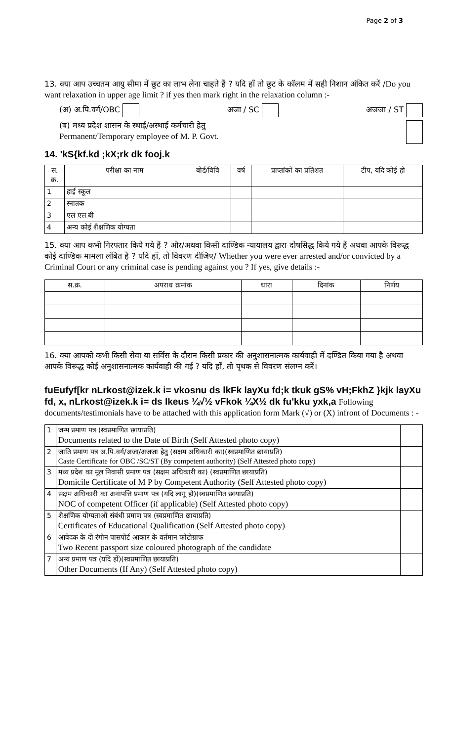Page 2 of 3
13. क्या आप उच्चतम आयु सीमा में छूट का लाभ लेना चाहते हैं ? यदि हाँ तो छूट के कॉलम में सही निशान अंकित करें /Do you want relaxation in upper age limit ? if yes then mark right in the relaxation column :-
(अ) अ.पि.वर्ग/OBC अजा / SC अजजा / ST
(ब) मध्य प्रदेश शासन के स्थाई/अस्थाई कर्मचारी हेतु
Permanent/Temporary employee of M. P. Govt.
14. 'kS{kf.kd ;kX;rk dk fooj.k
| स. क्र. | परीक्षा का नाम | बोर्ड/विवि | वर्ष | प्राप्तांकों का प्रतिशत | टीप, यदि कोई हो |
| --- | --- | --- | --- | --- | --- |
| 1 | हाई स्कूल | | | | |
| 2 | स्नातक | | | | |
| 3 | एल एल बी | | | | |
| 4 | अन्य कोई शैक्षणिक योग्यता | | | | |
15. क्या आप कभी गिरफ्तार किये गये हैं ? और/अथवा किसी दाण्डिक न्यायालय द्वारा दोषसिद्ध किये गये हैं अथवा आपके विरूद्ध कोई दाण्डिक मामला लंबित है ? यदि हाँ, तो विवरण दीजिए/ Whether you were ever arrested and/or convicted by a Criminal Court or any criminal case is pending against you ? If yes, give details :-
| स.क्र. | अपराध क्रमांक | धारा | दिनांक | निर्णय |
| --- | --- | --- | --- | --- |
16. क्या आपको कभी किसी सेवा या सर्विस के दौरान किसी प्रकार की अनुशासनात्मक कार्यवाही में दण्डित किया गया है अथवा आपके विरूद्ध कोई अनुशासनात्मक कार्यवाही की गई ? यदि हाँ, तो पृथक से विवरण संलग्न करें।
fuEufyf[kr nLrkost@izek.k i= vkosnu ds lkFk layXu fd;k tkuk gS% vH;FkhZ }kjk layXu fd, x, nLrkost@izek.k i= ds lkeus ¼√½ vFkok ¼X½ dk fu'kku yxk,a Following documents/testimonials have to be attached with this application form Mark (√) or (X) infront of Documents : -
| 1 | जन्म प्रमाण पत्र (स्वप्रमाणित छायाप्रति) Documents related to the Date of Birth (Self Attested photo copy) | |
| 2 | जाति प्रमाण पत्र अ.पि.वर्ग/अजा/अजजा हेतु (सक्षम अधिकारी का)(स्वप्रमाणित छायाप्रति) Caste Certificate for OBC /SC/ST (By competent authority) (Self Attested photo copy) | |
| 3 | मध्य प्रदेश का मूल निवासी प्रमाण पत्र (सक्षम अधिकारी का) (स्वप्रमाणित छायाप्रति) Domicile Certificate of M P by Competent Authority (Self Attested photo copy) | |
| 4 | सक्षम अधिकारी का अनापत्ति प्रमाण पत्र (यदि लागू हो)(स्वप्रमाणित छायाप्रति) NOC of competent Officer (if applicable) (Self Attested photo copy) | |
| 5 | शैक्षणिक योग्यताओं संबंधी प्रमाण पत्र (स्वप्रमाणित छायाप्रति) Certificates of Educational Qualification (Self Attested photo copy) | |
| 6 | आवेदक के दो रंगीन पासपोर्ट आकार के वर्तमान फोटोग्राफ Two Recent passport size coloured photograph of the candidate | |
| 7 | अन्य प्रमाण पत्र (यदि हों)(स्वप्रमाणित छायाप्रति) Other Documents (If Any) (Self Attested photo copy) | |